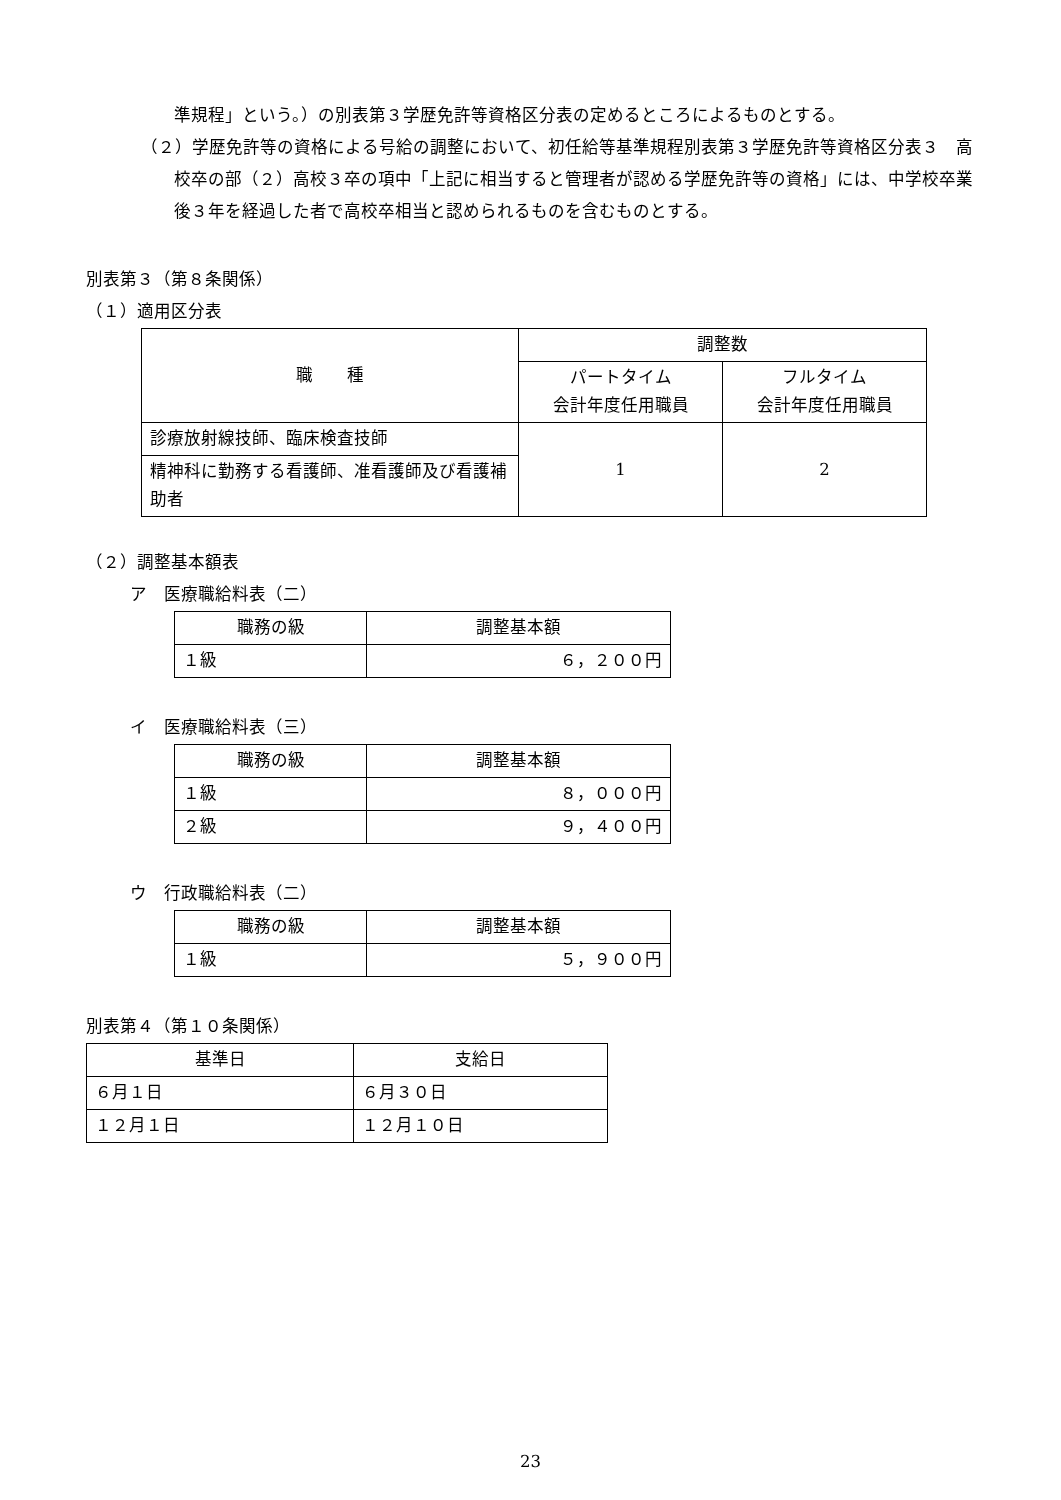準規程」という。）の別表第３学歴免許等資格区分表の定めるところによるものとする。
（２）学歴免許等の資格による号給の調整において、初任給等基準規程別表第３学歴免許等資格区分表３　高校卒の部（２）高校３卒の項中「上記に相当すると管理者が認める学歴免許等の資格」には、中学校卒業後３年を経過した者で高校卒相当と認められるものを含むものとする。
別表第３（第８条関係）
（１）適用区分表
| 職 種 | 調整数 | |
| --- | --- | --- |
| | パートタイム 会計年度任用職員 | フルタイム 会計年度任用職員 |
| 診療放射線技師、臨床検査技師 | 1 | 2 |
| 精神科に勤務する看護師、准看護師及び看護補助者 | | |
（２）調整基本額表
ア　医療職給料表（二）
| 職務の級 | 調整基本額 |
| --- | --- |
| １級 | ６，２００円 |
イ　医療職給料表（三）
| 職務の級 | 調整基本額 |
| --- | --- |
| １級 | ８，０００円 |
| ２級 | ９，４００円 |
ウ　行政職給料表（二）
| 職務の級 | 調整基本額 |
| --- | --- |
| １級 | ５，９００円 |
別表第４（第１０条関係）
| 基準日 | 支給日 |
| --- | --- |
| ６月１日 | ６月３０日 |
| １２月１日 | １２月１０日 |
23